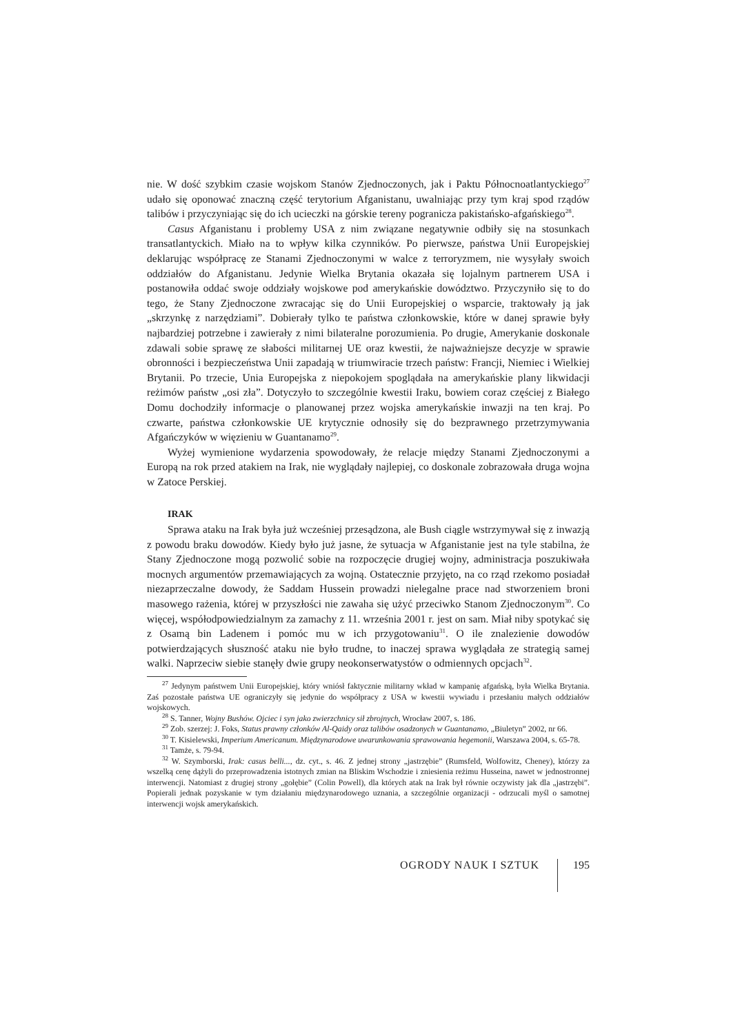nie. W dość szybkim czasie wojskom Stanów Zjednoczonych, jak i Paktu Północnoatlantyckiego<sup>27</sup> udało się oponować znaczną część terytorium Afganistanu, uwalniając przy tym kraj spod rządów talibów i przyczyniając się do ich ucieczki na górskie tereny pogranicza pakistańsko-afgańskiego<sup>28</sup>.
Casus Afganistanu i problemy USA z nim związane negatywnie odbiły się na stosunkach transatlantyckich. Miało na to wpływ kilka czynników. Po pierwsze, państwa Unii Europejskiej deklarując współpracę ze Stanami Zjednoczonymi w walce z terroryzmem, nie wysyłały swoich oddziałów do Afganistanu. Jedynie Wielka Brytania okazała się lojalnym partnerem USA i postanowiła oddać swoje oddziały wojskowe pod amerykańskie dowództwo. Przyczyniło się to do tego, że Stany Zjednoczone zwracając się do Unii Europejskiej o wsparcie, traktowały ją jak „skrzynkę z narzędziami”. Dobierały tylko te państwa członkowskie, które w danej sprawie były najbardziej potrzebne i zawierały z nimi bilateralne porozumienia. Po drugie, Amerykanie doskonale zdawali sobie sprawę ze słabości militarnej UE oraz kwestii, że najważniejsze decyzje w sprawie obronności i bezpieczeństwa Unii zapadają w triumwiracie trzech państw: Francji, Niemiec i Wielkiej Brytanii. Po trzecie, Unia Europejska z niepokojem spoglądała na amerykańskie plany likwidacji reżimów państw „osi zła”. Dotyczyło to szczególnie kwestii Iraku, bowiem coraz częściej z Białego Domu dochodziły informacje o planowanej przez wojska amerykańskie inwazji na ten kraj. Po czwarte, państwa członkowskie UE krytycznie odnosiły się do bezprawnego przetrzymywania Afgańczyków w więzieniu w Guantanamo<sup>29</sup>.
Wyżej wymienione wydarzenia spowodowały, że relacje między Stanami Zjednoczonymi a Europą na rok przed atakiem na Irak, nie wyglądały najlepiej, co doskonale zobrazowała druga wojna w Zatoce Perskiej.
IRAK
Sprawa ataku na Irak była już wcześniej przesądzona, ale Bush ciągle wstrzymywał się z inwazją z powodu braku dowodów. Kiedy było już jasne, że sytuacja w Afganistanie jest na tyle stabilna, że Stany Zjednoczone mogą pozwolić sobie na rozpoczęcie drugiej wojny, administracja poszukiwała mocnych argumentów przemawiających za wojną. Ostatecznie przyjęto, na co rząd rzekomo posiadał niezaprzeczalne dowody, że Saddam Hussein prowadzi nielegalne prace nad stworzeniem broni masowego rażenia, której w przyszłości nie zawaha się użyć przeciwko Stanom Zjednoczonym<sup>30</sup>. Co więcej, współodpowiedzialnym za zamachy z 11. września 2001 r. jest on sam. Miał niby spotykać się z Osamą bin Ladenem i pomóc mu w ich przygotowaniu<sup>31</sup>. O ile znalezienie dowodów potwierdzających słuszność ataku nie było trudne, to inaczej sprawa wyglądała ze strategią samej walki. Naprzeciw siebie stanęły dwie grupy neokonserwatystów o odmiennych opcjach<sup>32</sup>.
<sup>27</sup> Jedynym państwem Unii Europejskiej, który wniósł faktycznie militarny wkład w kampanię afgańską, była Wielka Brytania. Zaś pozostałe państwa UE ograniczyły się jedynie do współpracy z USA w kwestii wywiadu i przesłaniu małych oddziałów wojskowych.
<sup>28</sup> S. Tanner, Wojny Bushów. Ojciec i syn jako zwierzchnicy sił zbrojnych, Wrocław 2007, s. 186.
<sup>29</sup> Zob. szerzej: J. Foks, Status prawny członków Al-Qaidy oraz talibów osadzonych w Guantanamo, „Biuletyn” 2002, nr 66.
<sup>30</sup> T. Kisielewski, Imperium Americanum. Międzynarodowe uwarunkowania sprawowania hegemonii, Warszawa 2004, s. 65-78.
<sup>31</sup> Tamże, s. 79-94.
<sup>32</sup> W. Szymborski, Irak: casus belli..., dz. cyt., s. 46. Z jednej strony „jastrzębie” (Rumsfeld, Wolfowitz, Cheney), którzy za wszelką cenę dążyli do przeprowadzenia istotnych zmian na Bliskim Wschodzie i zniesienia reżimu Husseina, nawet w jednostronnej interwencji. Natomiast z drugiej strony „gołębie” (Colin Powell), dla których atak na Irak był równie oczywisty jak dla „jastrzębi”. Popierali jednak pozyskanie w tym działaniu międzynarodowego uznania, a szczególnie organizacji - odrzucali myśl o samotnej interwencji wojsk amerykańskich.
OGRODY NAUK I SZTUK 195